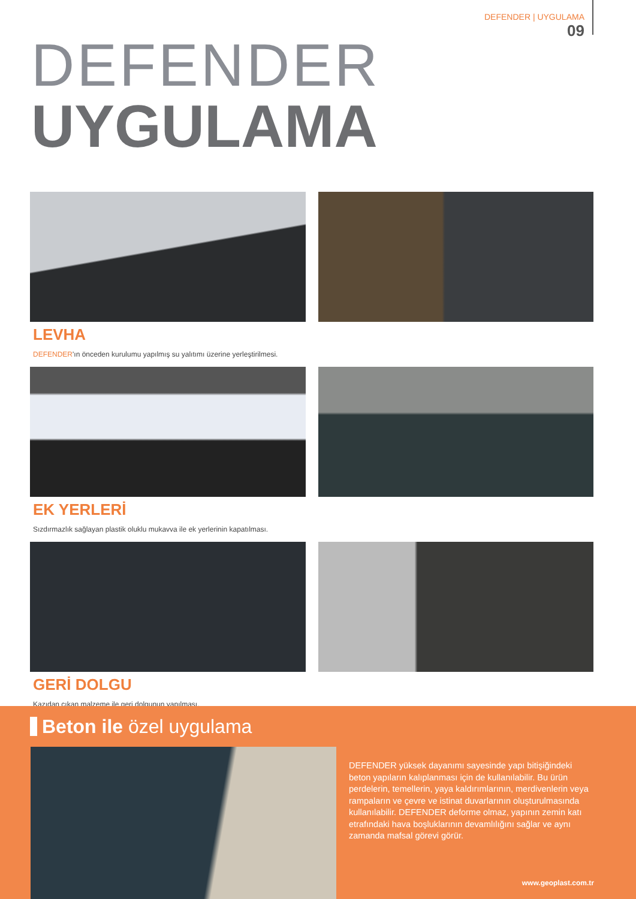DEFENDER | UYGULAMA
09
DEFENDER
UYGULAMA
LEVHA
DEFENDER'ın önceden kurulumu yapılmış su yalıtımı üzerine yerleştirilmesi.
EK YERLERİ
Sızdırmazlık sağlayan plastik oluklu mukavva ile ek yerlerinin kapatılması.
GERİ DOLGU
Kazıdan çıkan malzeme ile geri dolgunun yapılması.
Beton ile özel uygulama
DEFENDER yüksek dayanımı sayesinde yapı bitişiğindeki beton yapıların kalıplanması için de kullanılabilir. Bu ürün perdelerin, temellerin, yaya kaldırımlarının, merdivenlerin veya rampaların ve çevre ve istinat duvarlarının oluşturulmasında kullanılabilir. DEFENDER deforme olmaz, yapının zemin katı etrafındaki hava boşluklarının devamlılığını sağlar ve aynı zamanda mafsal görevi görür.
www.geoplast.com.tr